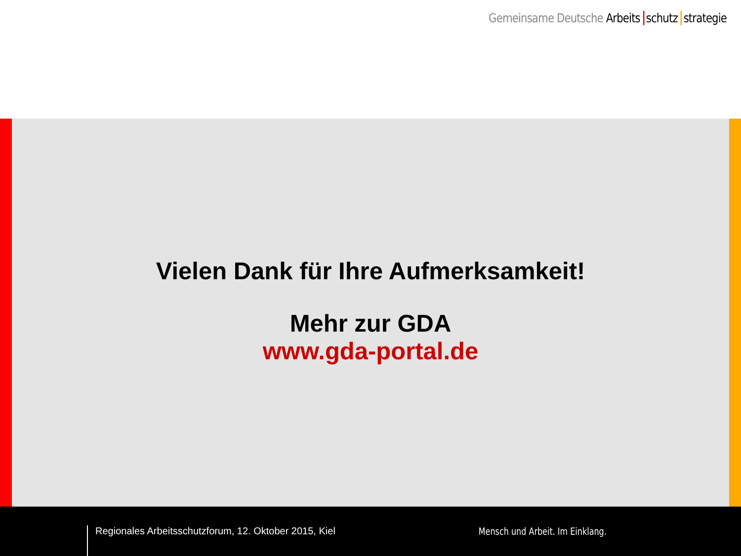Gemeinsame Deutsche Arbeits schutz strategie
Vielen Dank für Ihre Aufmerksamkeit!
Mehr zur GDA
www.gda-portal.de
Regionales Arbeitsschutzforum, 12. Oktober 2015, Kiel
Mensch und Arbeit. Im Einklang.